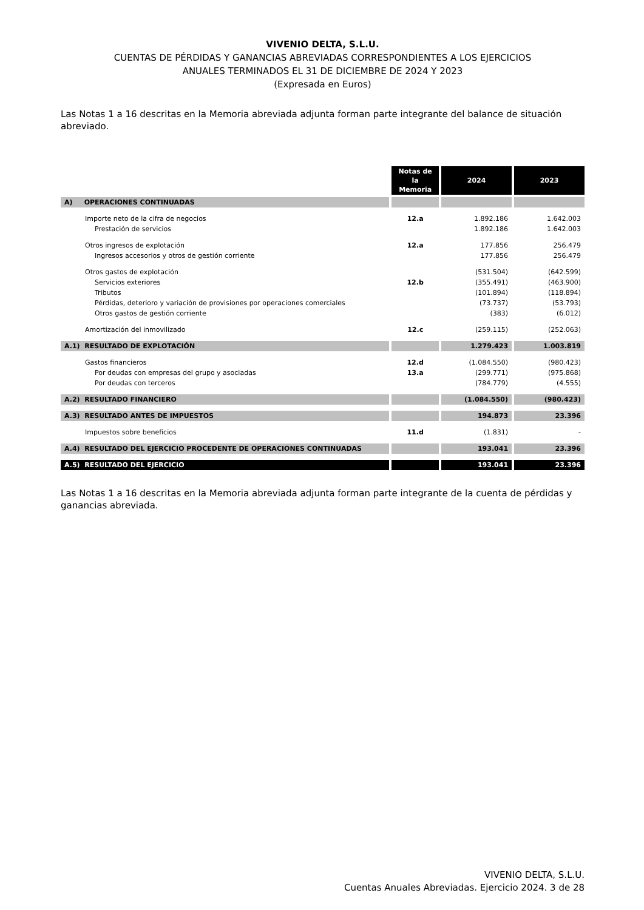VIVENIO DELTA, S.L.U.
CUENTAS DE PÉRDIDAS Y GANANCIAS ABREVIADAS CORRESPONDIENTES A LOS EJERCICIOS
ANUALES TERMINADOS EL 31 DE DICIEMBRE DE 2024 Y 2023
(Expresada en Euros)
Las Notas 1 a 16 descritas en la Memoria abreviada adjunta forman parte integrante del balance de situación abreviado.
| | Notas de la Memoria | 2024 | 2023 |
| A) OPERACIONES CONTINUADAS | | | |
| Importe neto de la cifra de negocios | 12.a | 1.892.186 | 1.642.003 |
| Prestación de servicios | | 1.892.186 | 1.642.003 |
| Otros ingresos de explotación | 12.a | 177.856 | 256.479 |
| Ingresos accesorios y otros de gestión corriente | | 177.856 | 256.479 |
| Otros gastos de explotación | | (531.504) | (642.599) |
| Servicios exteriores | 12.b | (355.491) | (463.900) |
| Tributos | | (101.894) | (118.894) |
| Pérdidas, deterioro y variación de provisiones por operaciones comerciales | | (73.737) | (53.793) |
| Otros gastos de gestión corriente | | (383) | (6.012) |
| Amortización del inmovilizado | 12.c | (259.115) | (252.063) |
| A.1) RESULTADO DE EXPLOTACIÓN | | 1.279.423 | 1.003.819 |
| Gastos financieros | 12.d | (1.084.550) | (980.423) |
| Por deudas con empresas del grupo y asociadas | 13.a | (299.771) | (975.868) |
| Por deudas con terceros | | (784.779) | (4.555) |
| A.2) RESULTADO FINANCIERO | | (1.084.550) | (980.423) |
| A.3) RESULTADO ANTES DE IMPUESTOS | | 194.873 | 23.396 |
| Impuestos sobre beneficios | 11.d | (1.831) | - |
| A.4) RESULTADO DEL EJERCICIO PROCEDENTE DE OPERACIONES CONTINUADAS | | 193.041 | 23.396 |
| A.5) RESULTADO DEL EJERCICIO | | 193.041 | 23.396 |
Las Notas 1 a 16 descritas en la Memoria abreviada adjunta forman parte integrante de la cuenta de pérdidas y ganancias abreviada.
VIVENIO DELTA, S.L.U.
Cuentas Anuales Abreviadas. Ejercicio 2024. 3 de 28